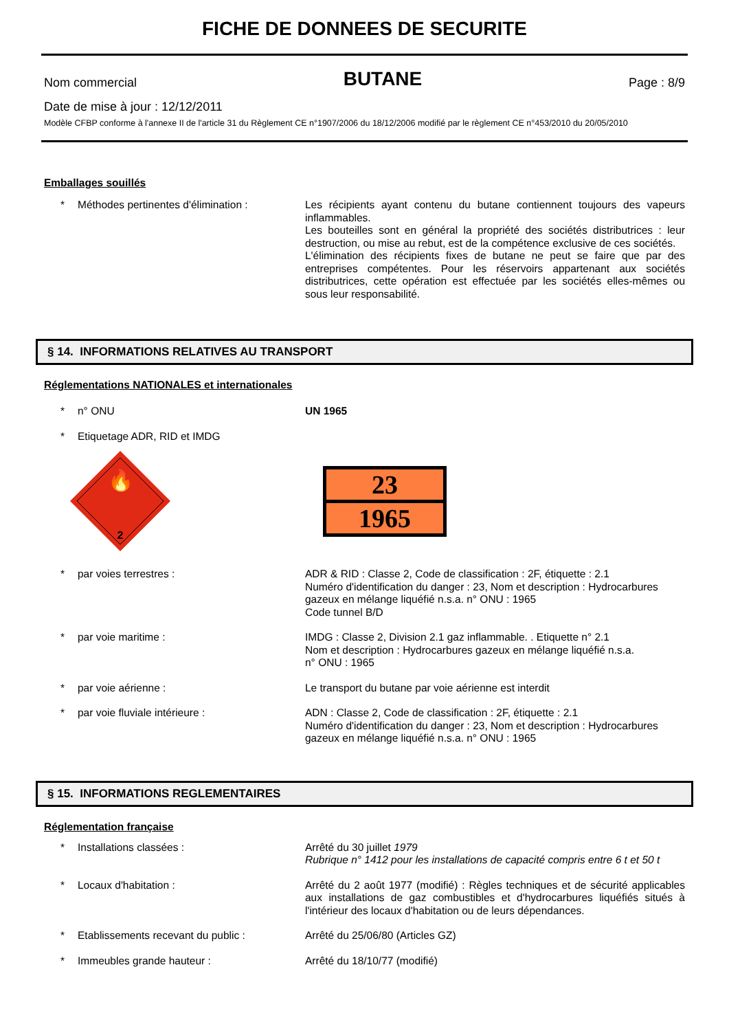FICHE DE DONNEES DE SECURITE
Nom commercial BUTANE Page : 8/9
Date de mise à jour : 12/12/2011
Modèle CFBP conforme à l'annexe II de l'article 31 du Règlement CE n°1907/2006 du 18/12/2006 modifié par le règlement CE n°453/2010 du 20/05/2010
Emballages souillés
* Méthodes pertinentes d'élimination : Les récipients ayant contenu du butane contiennent toujours des vapeurs inflammables.
Les bouteilles sont en général la propriété des sociétés distributrices : leur destruction, ou mise au rebut, est de la compétence exclusive de ces sociétés.
L'élimination des récipients fixes de butane ne peut se faire que par des entreprises compétentes. Pour les réservoirs appartenant aux sociétés distributrices, cette opération est effectuée par les sociétés elles-mêmes ou sous leur responsabilité.
§ 14. INFORMATIONS RELATIVES AU TRANSPORT
Réglementations NATIONALES et internationales
* n° ONU UN 1965
* Etiquetage ADR, RID et IMDG
🔥
2
23
1965
* par voies terrestres : ADR & RID : Classe 2, Code de classification : 2F, étiquette : 2.1
Numéro d'identification du danger : 23, Nom et description : Hydrocarbures gazeux en mélange liquéfié n.s.a. n° ONU : 1965
Code tunnel B/D
* par voie maritime : IMDG : Classe 2, Division 2.1 gaz inflammable. . Etiquette n° 2.1
Nom et description : Hydrocarbures gazeux en mélange liquéfié n.s.a.
n° ONU : 1965
* par voie aérienne : Le transport du butane par voie aérienne est interdit
* par voie fluviale intérieure : ADN : Classe 2, Code de classification : 2F, étiquette : 2.1
Numéro d'identification du danger : 23, Nom et description : Hydrocarbures gazeux en mélange liquéfié n.s.a. n° ONU : 1965
§ 15. INFORMATIONS REGLEMENTAIRES
Réglementation française
* Installations classées : Arrêté du 30 juillet 1979
Rubrique n° 1412 pour les installations de capacité compris entre 6 t et 50 t
* Locaux d'habitation : Arrêté du 2 août 1977 (modifié) : Règles techniques et de sécurité applicables aux installations de gaz combustibles et d'hydrocarbures liquéfiés situés à l'intérieur des locaux d'habitation ou de leurs dépendances.
* Etablissements recevant du public : Arrêté du 25/06/80 (Articles GZ)
* Immeubles grande hauteur : Arrêté du 18/10/77 (modifié)